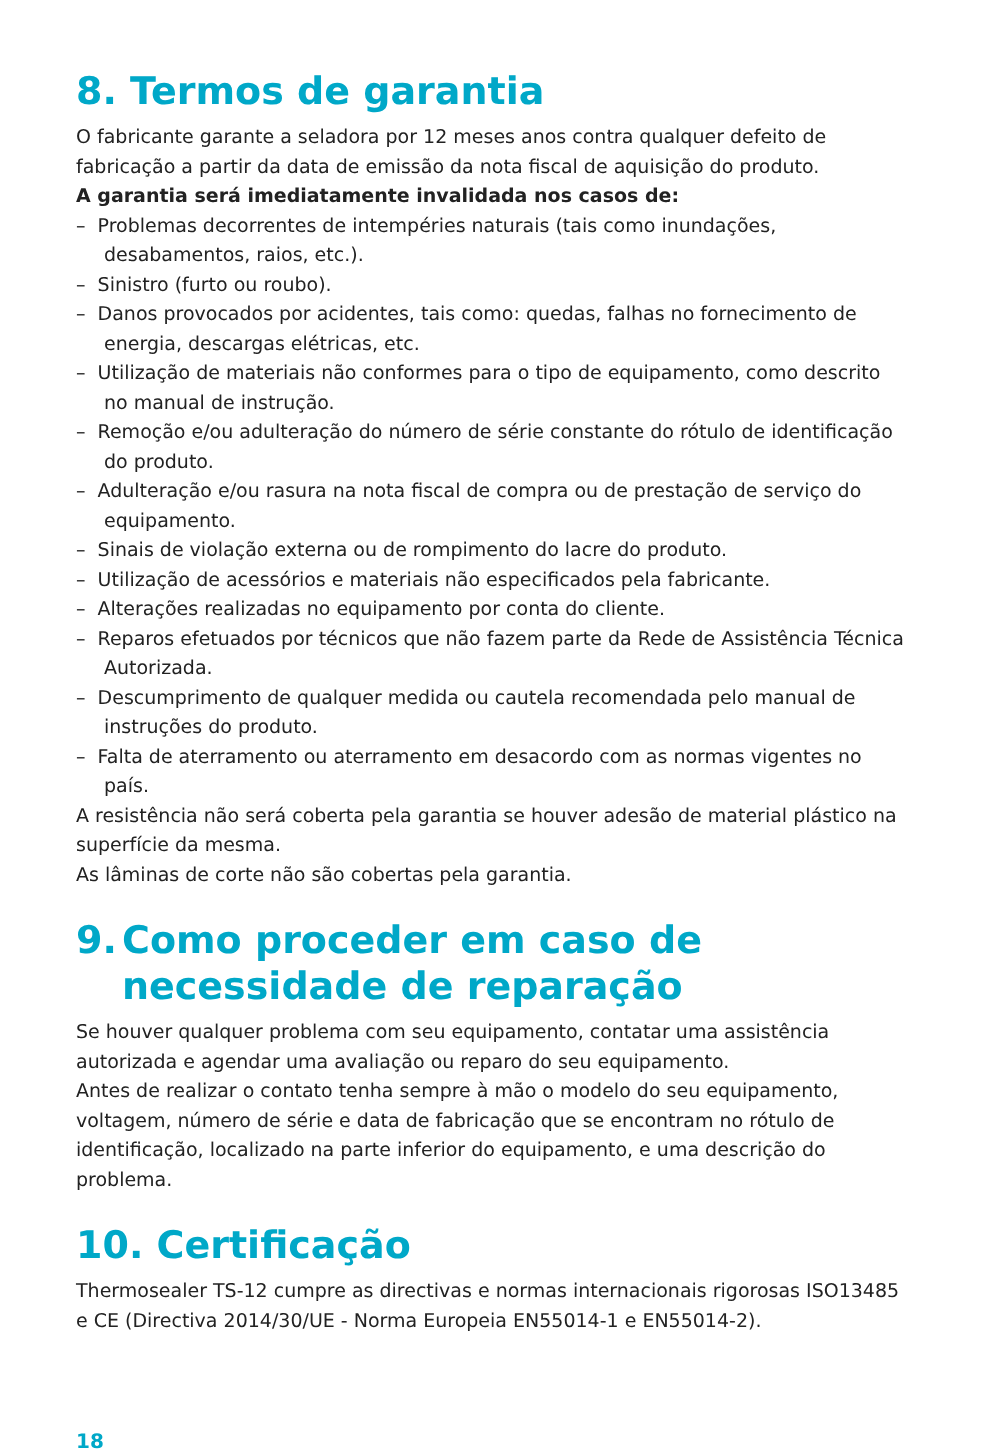8. Termos de garantia
O fabricante garante a seladora por 12 meses anos contra qualquer defeito de fabricação a partir da data de emissão da nota fiscal de aquisição do produto.
A garantia será imediatamente invalidada nos casos de:
– Problemas decorrentes de intempéries naturais (tais como inundações, desabamentos, raios, etc.).
– Sinistro (furto ou roubo).
– Danos provocados por acidentes, tais como: quedas, falhas no fornecimento de energia, descargas elétricas, etc.
– Utilização de materiais não conformes para o tipo de equipamento, como descrito no manual de instrução.
– Remoção e/ou adulteração do número de série constante do rótulo de identificação do produto.
– Adulteração e/ou rasura na nota fiscal de compra ou de prestação de serviço do equipamento.
– Sinais de violação externa ou de rompimento do lacre do produto.
– Utilização de acessórios e materiais não especificados pela fabricante.
– Alterações realizadas no equipamento por conta do cliente.
– Reparos efetuados por técnicos que não fazem parte da Rede de Assistência Técnica Autorizada.
– Descumprimento de qualquer medida ou cautela recomendada pelo manual de instruções do produto.
– Falta de aterramento ou aterramento em desacordo com as normas vigentes no país.
A resistência não será coberta pela garantia se houver adesão de material plástico na superfície da mesma.
As lâminas de corte não são cobertas pela garantia.
9. Como proceder em caso de necessidade de reparação
Se houver qualquer problema com seu equipamento, contatar uma assistência autorizada e agendar uma avaliação ou reparo do seu equipamento.
Antes de realizar o contato tenha sempre à mão o modelo do seu equipamento, voltagem, número de série e data de fabricação que se encontram no rótulo de identificação, localizado na parte inferior do equipamento, e uma descrição do problema.
10. Certificação
Thermosealer TS-12 cumpre as directivas e normas internacionais rigorosas ISO13485 e CE (Directiva 2014/30/UE - Norma Europeia EN55014-1 e EN55014-2).
18